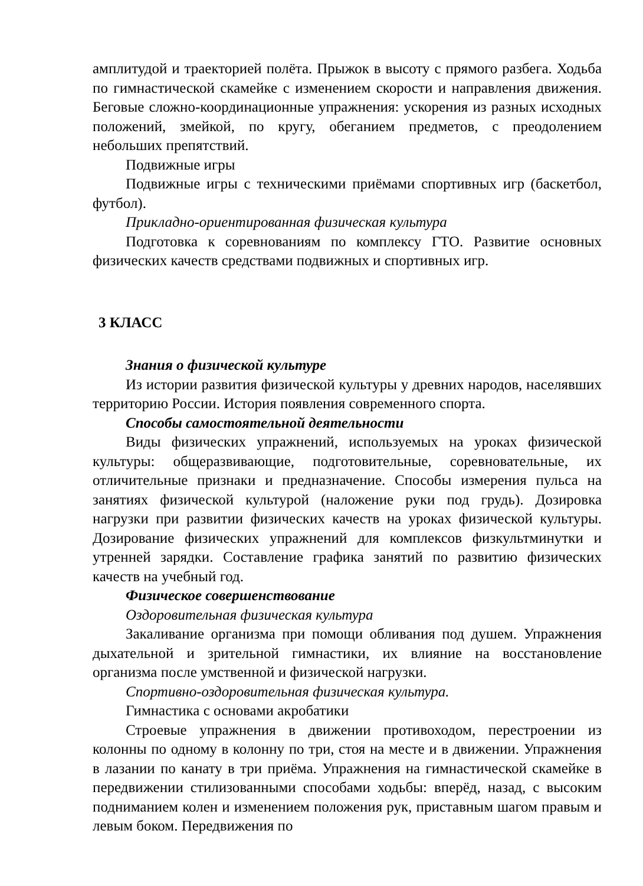амплитудой и траекторией полёта. Прыжок в высоту с прямого разбега. Ходьба по гимнастической скамейке с изменением скорости и направления движения. Беговые сложно-координационные упражнения: ускорения из разных исходных положений, змейкой, по кругу, обеганием предметов, с преодолением небольших препятствий.
Подвижные игры
Подвижные игры с техническими приёмами спортивных игр (баскетбол, футбол).
Прикладно-ориентированная физическая культура
Подготовка к соревнованиям по комплексу ГТО. Развитие основных физических качеств средствами подвижных и спортивных игр.
3 КЛАСС
Знания о физической культуре
Из истории развития физической культуры у древних народов, населявших территорию России. История появления современного спорта.
Способы самостоятельной деятельности
Виды физических упражнений, используемых на уроках физической культуры: общеразвивающие, подготовительные, соревновательные, их отличительные признаки и предназначение. Способы измерения пульса на занятиях физической культурой (наложение руки под грудь). Дозировка нагрузки при развитии физических качеств на уроках физической культуры. Дозирование физических упражнений для комплексов физкультминутки и утренней зарядки. Составление графика занятий по развитию физических качеств на учебный год.
Физическое совершенствование
Оздоровительная физическая культура
Закаливание организма при помощи обливания под душем. Упражнения дыхательной и зрительной гимнастики, их влияние на восстановление организма после умственной и физической нагрузки.
Спортивно-оздоровительная физическая культура.
Гимнастика с основами акробатики
Строевые упражнения в движении противоходом, перестроении из колонны по одному в колонну по три, стоя на месте и в движении. Упражнения в лазании по канату в три приёма. Упражнения на гимнастической скамейке в передвижении стилизованными способами ходьбы: вперёд, назад, с высоким подниманием колен и изменением положения рук, приставным шагом правым и левым боком. Передвижения по